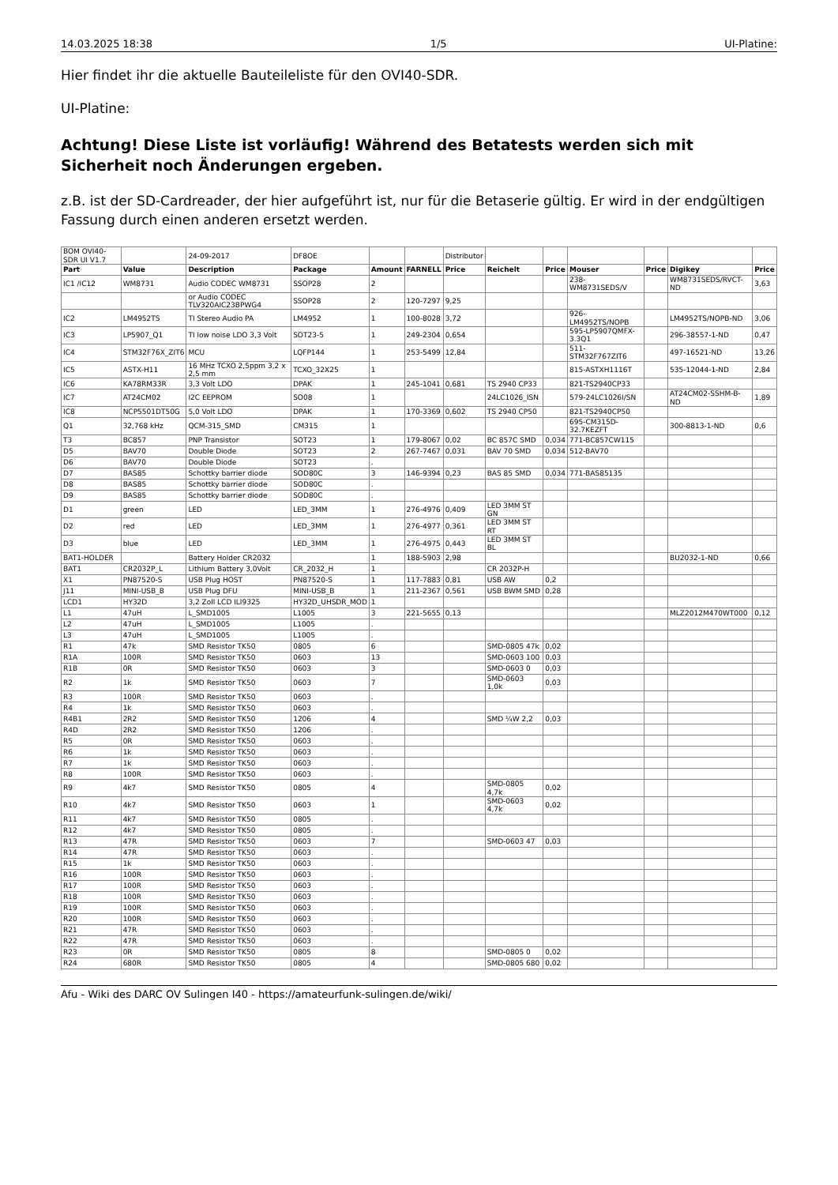14.03.2025 18:38 1/5 UI-Platine:
Hier findet ihr die aktuelle Bauteileliste für den OVI40-SDR.
UI-Platine:
Achtung! Diese Liste ist vorläufig! Während des Betatests werden sich mit Sicherheit noch Änderungen ergeben.
z.B. ist der SD-Cardreader, der hier aufgeführt ist, nur für die Betaserie gültig. Er wird in der endgültigen Fassung durch einen anderen ersetzt werden.
| BOM OVI40-SDR UI V1.7 | | 24-09-2017 | DF8OE | | | Distributor | | | | | | |
| Part | Value | Description | Package | Amount | FARNELL | Price | Reichelt | Price | Mouser | Price | Digikey | Price |
| IC1 /IC12 | WM8731 | Audio CODEC WM8731 | SSOP28 | 2 | | | | | 238-WM8731SEDS/V | | WM8731SEDS/RVCT-ND | 3,63 |
| | | or Audio CODEC TLV320AIC23BPWG4 | SSOP28 | 2 | 120-7297 | 9,25 | | | | | | |
| IC2 | LM4952TS | TI Stereo Audio PA | LM4952 | 1 | 100-8028 | 3,72 | | | 926-LM4952TS/NOPB | | LM4952TS/NOPB-ND | 3,06 |
| IC3 | LP5907_Q1 | TI low noise LDO 3,3 Volt | SOT23-5 | 1 | 249-2304 | 0,654 | | | 595-LP5907QMFX-3.3Q1 | | 296-38557-1-ND | 0,47 |
| IC4 | STM32F76X_ZIT6 | MCU | LQFP144 | 1 | 253-5499 | 12,84 | | | 511-STM32F767ZIT6 | | 497-16521-ND | 13,26 |
| IC5 | ASTX-H11 | 16 MHz TCXO 2,5ppm 3,2 x 2,5 mm | TCXO_32X25 | 1 | | | | | 815-ASTXH1116T | | 535-12044-1-ND | 2,84 |
| IC6 | KA78RM33R | 3,3 Volt LDO | DPAK | 1 | 245-1041 | 0,681 | TS 2940 CP33 | | 821-TS2940CP33 | | | |
| IC7 | AT24CM02 | I2C EEPROM | SO08 | 1 | | | 24LC1026_ISN | | 579-24LC1026I/SN | | AT24CM02-SSHM-B-ND | 1,89 |
| IC8 | NCP5501DT50G | 5,0 Volt LDO | DPAK | 1 | 170-3369 | 0,602 | TS 2940 CP50 | | 821-TS2940CP50 | | | |
| Q1 | 32,768 kHz | QCM-315_SMD | CM315 | 1 | | | | | 695-CM315D-32.7KEZFT | | 300-8813-1-ND | 0,6 |
| T3 | BC857 | PNP Transistor | SOT23 | 1 | 179-8067 | 0,02 | BC 857C SMD | 0,034 | 771-BC857CW115 | | | |
| D5 | BAV70 | Double Diode | SOT23 | 2 | 267-7467 | 0,031 | BAV 70 SMD | 0,034 | 512-BAV70 | | | |
| D6 | BAV70 | Double Diode | SOT23 | . | | | | | | | | |
| D7 | BAS85 | Schottky barrier diode | SOD80C | 3 | 146-9394 | 0,23 | BAS 85 SMD | 0,034 | 771-BAS85135 | | | |
| D8 | BAS85 | Schottky barrier diode | SOD80C | . | | | | | | | | |
| D9 | BAS85 | Schottky barrier diode | SOD80C | . | | | | | | | | |
| D1 | green | LED | LED_3MM | 1 | 276-4976 | 0,409 | LED 3MM ST GN | | | | | |
| D2 | red | LED | LED_3MM | 1 | 276-4977 | 0,361 | LED 3MM ST RT | | | | | |
| D3 | blue | LED | LED_3MM | 1 | 276-4975 | 0,443 | LED 3MM ST BL | | | | | |
| BAT1-HOLDER | | Battery Holder CR2032 | | 1 | 188-5903 | 2,98 | | | | | BU2032-1-ND | 0,66 |
| BAT1 | CR2032P_L | Lithium Battery 3,0Volt | CR_2032_H | 1 | | | CR 2032P-H | | | | | |
| X1 | PN87520-S | USB Plug HOST | PN87520-S | 1 | 117-7883 | 0,81 | USB AW | 0,2 | | | | |
| J11 | MINI-USB_B | USB Plug DFU | MINI-USB_B | 1 | 211-2367 | 0,561 | USB BWM SMD | 0,28 | | | | |
| LCD1 | HY32D | 3,2 Zoll LCD ILI9325 | HY32D_UHSDR_MOD | 1 | | | | | | | | |
| L1 | 47uH | L_SMD1005 | L1005 | 3 | 221-5655 | 0,13 | | | | | MLZ2012M470WT000 | 0,12 |
| L2 | 47uH | L_SMD1005 | L1005 | . | | | | | | | | |
| L3 | 47uH | L_SMD1005 | L1005 | . | | | | | | | | |
| R1 | 47k | SMD Resistor TK50 | 0805 | 6 | | | SMD-0805 47k | 0,02 | | | | |
| R1A | 100R | SMD Resistor TK50 | 0603 | 13 | | | SMD-0603 100 | 0,03 | | | | |
| R1B | 0R | SMD Resistor TK50 | 0603 | 3 | | | SMD-0603 0 | 0,03 | | | | |
| R2 | 1k | SMD Resistor TK50 | 0603 | 7 | | | SMD-0603 1,0k | 0,03 | | | | |
| R3 | 100R | SMD Resistor TK50 | 0603 | . | | | | | | | | |
| R4 | 1k | SMD Resistor TK50 | 0603 | . | | | | | | | | |
| R4B1 | 2R2 | SMD Resistor TK50 | 1206 | 4 | | | SMD ¼W 2,2 | 0,03 | | | | |
| R4D | 2R2 | SMD Resistor TK50 | 1206 | . | | | | | | | | |
| R5 | 0R | SMD Resistor TK50 | 0603 | . | | | | | | | | |
| R6 | 1k | SMD Resistor TK50 | 0603 | . | | | | | | | | |
| R7 | 1k | SMD Resistor TK50 | 0603 | . | | | | | | | | |
| R8 | 100R | SMD Resistor TK50 | 0603 | . | | | | | | | | |
| R9 | 4k7 | SMD Resistor TK50 | 0805 | 4 | | | SMD-0805 4,7k | 0,02 | | | | |
| R10 | 4k7 | SMD Resistor TK50 | 0603 | 1 | | | SMD-0603 4,7k | 0,02 | | | | |
| R11 | 4k7 | SMD Resistor TK50 | 0805 | . | | | | | | | | |
| R12 | 4k7 | SMD Resistor TK50 | 0805 | . | | | | | | | | |
| R13 | 47R | SMD Resistor TK50 | 0603 | 7 | | | SMD-0603 47 | 0,03 | | | | |
| R14 | 47R | SMD Resistor TK50 | 0603 | . | | | | | | | | |
| R15 | 1k | SMD Resistor TK50 | 0603 | . | | | | | | | | |
| R16 | 100R | SMD Resistor TK50 | 0603 | . | | | | | | | | |
| R17 | 100R | SMD Resistor TK50 | 0603 | . | | | | | | | | |
| R18 | 100R | SMD Resistor TK50 | 0603 | . | | | | | | | | |
| R19 | 100R | SMD Resistor TK50 | 0603 | . | | | | | | | | |
| R20 | 100R | SMD Resistor TK50 | 0603 | . | | | | | | | | |
| R21 | 47R | SMD Resistor TK50 | 0603 | . | | | | | | | | |
| R22 | 47R | SMD Resistor TK50 | 0603 | . | | | | | | | | |
| R23 | 0R | SMD Resistor TK50 | 0805 | 8 | | | SMD-0805 0 | 0,02 | | | | |
| R24 | 680R | SMD Resistor TK50 | 0805 | 4 | | | SMD-0805 680 | 0,02 | | | | |
Afu - Wiki des DARC OV Sulingen I40 - https://amateurfunk-sulingen.de/wiki/